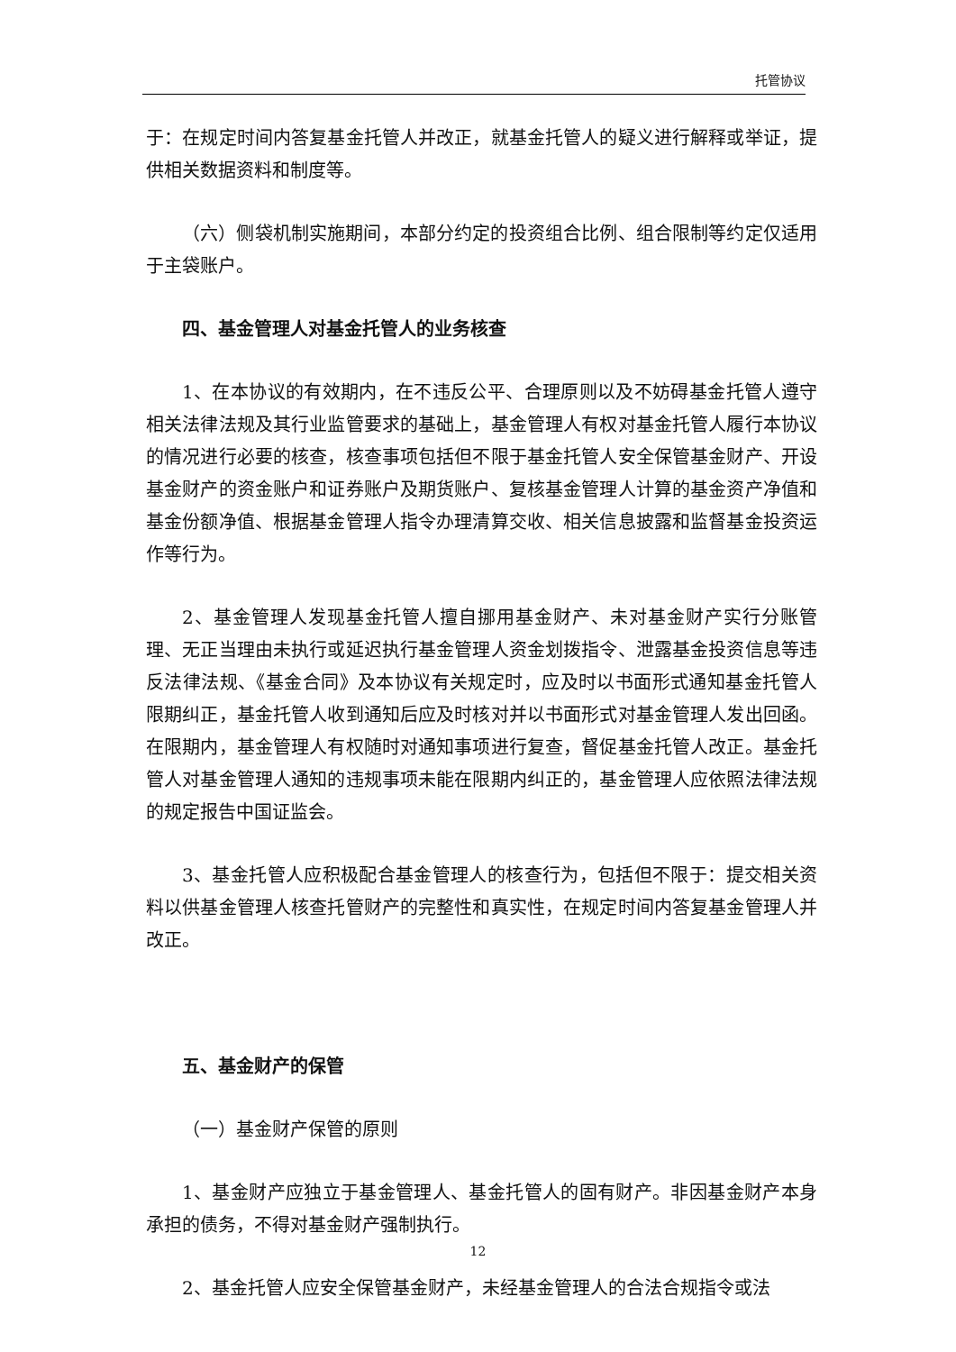托管协议
于：在规定时间内答复基金托管人并改正，就基金托管人的疑义进行解释或举证，提供相关数据资料和制度等。
（六）侧袋机制实施期间，本部分约定的投资组合比例、组合限制等约定仅适用于主袋账户。
四、基金管理人对基金托管人的业务核查
1、在本协议的有效期内，在不违反公平、合理原则以及不妨碍基金托管人遵守相关法律法规及其行业监管要求的基础上，基金管理人有权对基金托管人履行本协议的情况进行必要的核查，核查事项包括但不限于基金托管人安全保管基金财产、开设基金财产的资金账户和证券账户及期货账户、复核基金管理人计算的基金资产净值和基金份额净值、根据基金管理人指令办理清算交收、相关信息披露和监督基金投资运作等行为。
2、基金管理人发现基金托管人擅自挪用基金财产、未对基金财产实行分账管理、无正当理由未执行或延迟执行基金管理人资金划拨指令、泄露基金投资信息等违反法律法规、《基金合同》及本协议有关规定时，应及时以书面形式通知基金托管人限期纠正，基金托管人收到通知后应及时核对并以书面形式对基金管理人发出回函。在限期内，基金管理人有权随时对通知事项进行复查，督促基金托管人改正。基金托管人对基金管理人通知的违规事项未能在限期内纠正的，基金管理人应依照法律法规的规定报告中国证监会。
3、基金托管人应积极配合基金管理人的核查行为，包括但不限于：提交相关资料以供基金管理人核查托管财产的完整性和真实性，在规定时间内答复基金管理人并改正。
五、基金财产的保管
（一）基金财产保管的原则
1、基金财产应独立于基金管理人、基金托管人的固有财产。非因基金财产本身承担的债务，不得对基金财产强制执行。
2、基金托管人应安全保管基金财产，未经基金管理人的合法合规指令或法
12